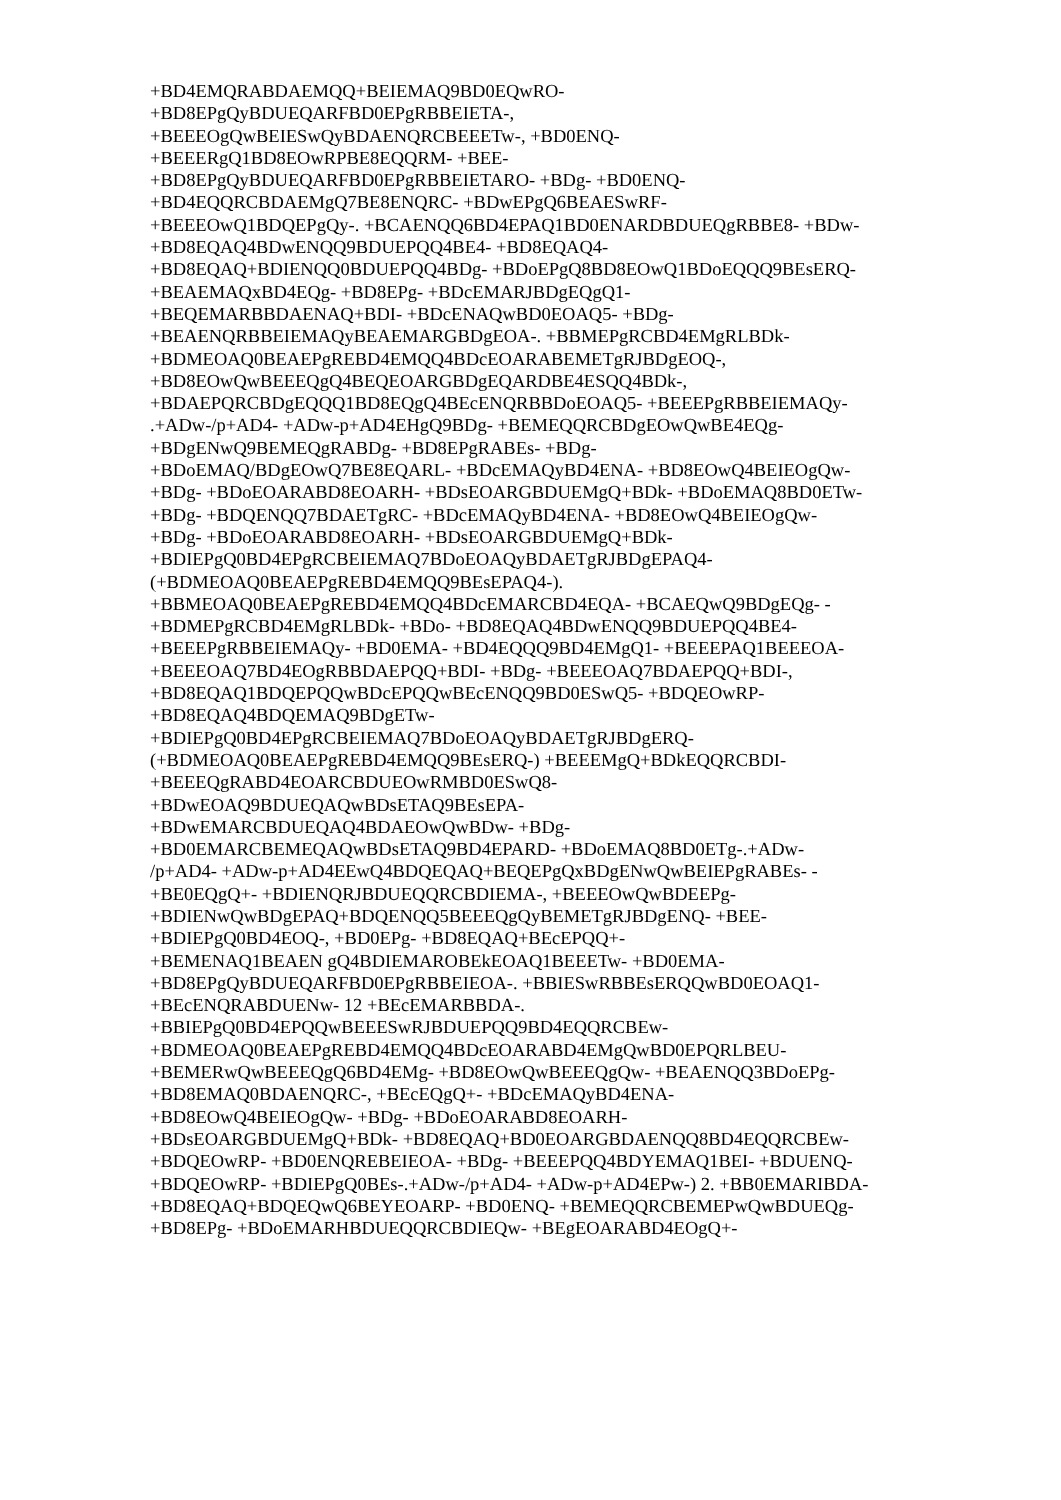+BD4EMQRABDAEMQQ+BEIEMAQ9BD0EQwRO-
+BD8EPgQyBDUEQARFBD0EPgRBBEIETA-,
+BEEEOgQwBEIESwQyBDAENQRCBEEETw-, +BD0ENQ-
+BEEERgQ1BD8EOwRPBE8EQQRM- +BEE-
+BD8EPgQyBDUEQARFBD0EPgRBBEIETARO- +BDg- +BD0ENQ-
+BD4EQQRCBDAEMgQ7BE8ENQRC- +BDwEPgQ6BEAESwRF-
+BEEEOwQ1BDQEPgQy-. +BCAENQQ6BD4EPAQ1BD0ENARDBDUEQgRBBE8- +BDw-
+BD8EQAQ4BDwENQQ9BDUEPQQ4BE4- +BD8EQAQ4-
+BD8EQAQ+BDIENQQ0BDUEPQQ4BDg- +BDoEPgQ8BD8EOwQ1BDoEQQQ9BEsERQ-
+BEAEMAQxBD4EQg- +BD8EPg- +BDcEMARJBDgEQgQ1-
+BEQEMARBBDAENAQ+BDI- +BDcENAQwBD0EOAQ5- +BDg-
+BEAENQRBBEIEMAQyBEAEMARGBDgEOA-. +BBMEPgRCBD4EMgRLBDk-
+BDMEOAQ0BEAEPgREBD4EMQQ4BDcEOARABEMETgRJBDgEOQ-,
+BD8EOwQwBEEEQgQ4BEQEOARGBDgEQARDBE4ESQQ4BDk-,
+BDAEPQRCBDgEQQQ1BD8EQgQ4BEcENQRBBDoEOAQ5- +BEEEPgRBBEIEMAQy-
.+ADw-/p+AD4- +ADw-p+AD4EHgQ9BDg- +BEMEQQRCBDgEOwQwBE4EQg-
+BDgENwQ9BEMEQgRABDg- +BD8EPgRABEs- +BDg-
+BDoEMAQ/BDgEOwQ7BE8EQARL- +BDcEMAQyBD4ENA- +BD8EOwQ4BEIEOgQw-
+BDg- +BDoEOARABD8EOARH- +BDsEOARGBDUEMgQ+BDk- +BDoEMAQ8BD0ETw-
+BDg- +BDQENQQ7BDAETgRC- +BDcEMAQyBD4ENA- +BD8EOwQ4BEIEOgQw-
+BDg- +BDoEOARABD8EOARH- +BDsEOARGBDUEMgQ+BDk-
+BDIEPgQ0BD4EPgRCBEIEMAQ7BDoEOAQyBDAETgRJBDgEPAQ4-
(+BDMEOAQ0BEAEPgREBD4EMQQ9BEsEPAQ4-).
+BBMEOAQ0BEAEPgREBD4EMQQ4BDcEMARCBD4EQA- +BCAEQwQ9BDgEQg- -
+BDMEPgRCBD4EMgRLBDk- +BDo- +BD8EQAQ4BDwENQQ9BDUEPQQ4BE4-
+BEEEPgRBBEIEMAQy- +BD0EMA- +BD4EQQQ9BD4EMgQ1- +BEEEPAQ1BEEEOA-
+BEEEOAQ7BD4EOgRBBDAEPQQ+BDI- +BDg- +BEEEOAQ7BDAEPQQ+BDI-,
+BD8EQAQ1BDQEPQQwBDcEPQQwBEcENQQ9BD0ESwQ5- +BDQEOwRP-
+BD8EQAQ4BDQEMAQ9BDgETw-
+BDIEPgQ0BD4EPgRCBEIEMAQ7BDoEOAQyBDAETgRJBDgERQ-
(+BDMEOAQ0BEAEPgREBD4EMQQ9BEsERQ-) +BEEEMgQ+BDkEQQRCBDI-
+BEEEQgRABD4EOARCBDUEOwRMBD0ESwQ8-
+BDwEOAQ9BDUEQAQwBDsETAQ9BEsEPA-
+BDwEMARCBDUEQAQ4BDAEOwQwBDw- +BDg-
+BD0EMARCBEMEQAQwBDsETAQ9BD4EPARD- +BDoEMAQ8BD0ETg-.+ADw-
/p+AD4- +ADw-p+AD4EEwQ4BDQEQAQ+BEQEPgQxBDgENwQwBEIEPgRABEs- -
+BE0EQgQ+- +BDIENQRJBDUEQQRCBDIEMA-, +BEEEOwQwBDEEPg-
+BDIENwQwBDgEPAQ+BDQENQQ5BEEEQgQyBEMETgRJBDgENQ- +BEE-
+BDIEPgQ0BD4EOQ-, +BD0EPg- +BD8EQAQ+BEcEPQQ+-
+BEMENAQ1BEAEN gQ4BDIEMAROBEkEOAQ1BEEETw- +BD0EMA-
+BD8EPgQyBDUEQARFBD0EPgRBBEIEOA-. +BBIESwRBBEsERQQwBD0EOAQ1-
+BEcENQRABDUENw- 12 +BEcEMARBBDA-.
+BBIEPgQ0BD4EPQQwBEEESwRJBDUEPQQ9BD4EQQRCBEw-
+BDMEOAQ0BEAEPgREBD4EMQQ4BDcEOARABD4EMgQwBD0EPQRLBEU-
+BEMERwQwBEEEQgQ6BD4EMg- +BD8EOwQwBEEEQgQw- +BEAENQQ3BDoEPg-
+BD8EMAQ0BDAENQRC-, +BEcEQgQ+- +BDcEMAQyBD4ENA-
+BD8EOwQ4BEIEOgQw- +BDg- +BDoEOARABD8EOARH-
+BDsEOARGBDUEMgQ+BDk- +BD8EQAQ+BD0EOARGBDAENQQ8BD4EQQRCBEw-
+BDQEOwRP- +BD0ENQREBEIEOA- +BDg- +BEEEPQQ4BDYEMAQ1BEI- +BDUENQ-
+BDQEOwRP- +BDIEPgQ0BEs-.+ADw-/p+AD4- +ADw-p+AD4EPw-) 2. +BB0EMARIBDA-
+BD8EQAQ+BDQEQwQ6BEYEOARP- +BD0ENQ- +BEMEQQRCBEMEPwQwBDUEQg-
+BD8EPg- +BDoEMARHBDUEQQRCBDIEQw- +BEgEOARABD4EOgQ+-